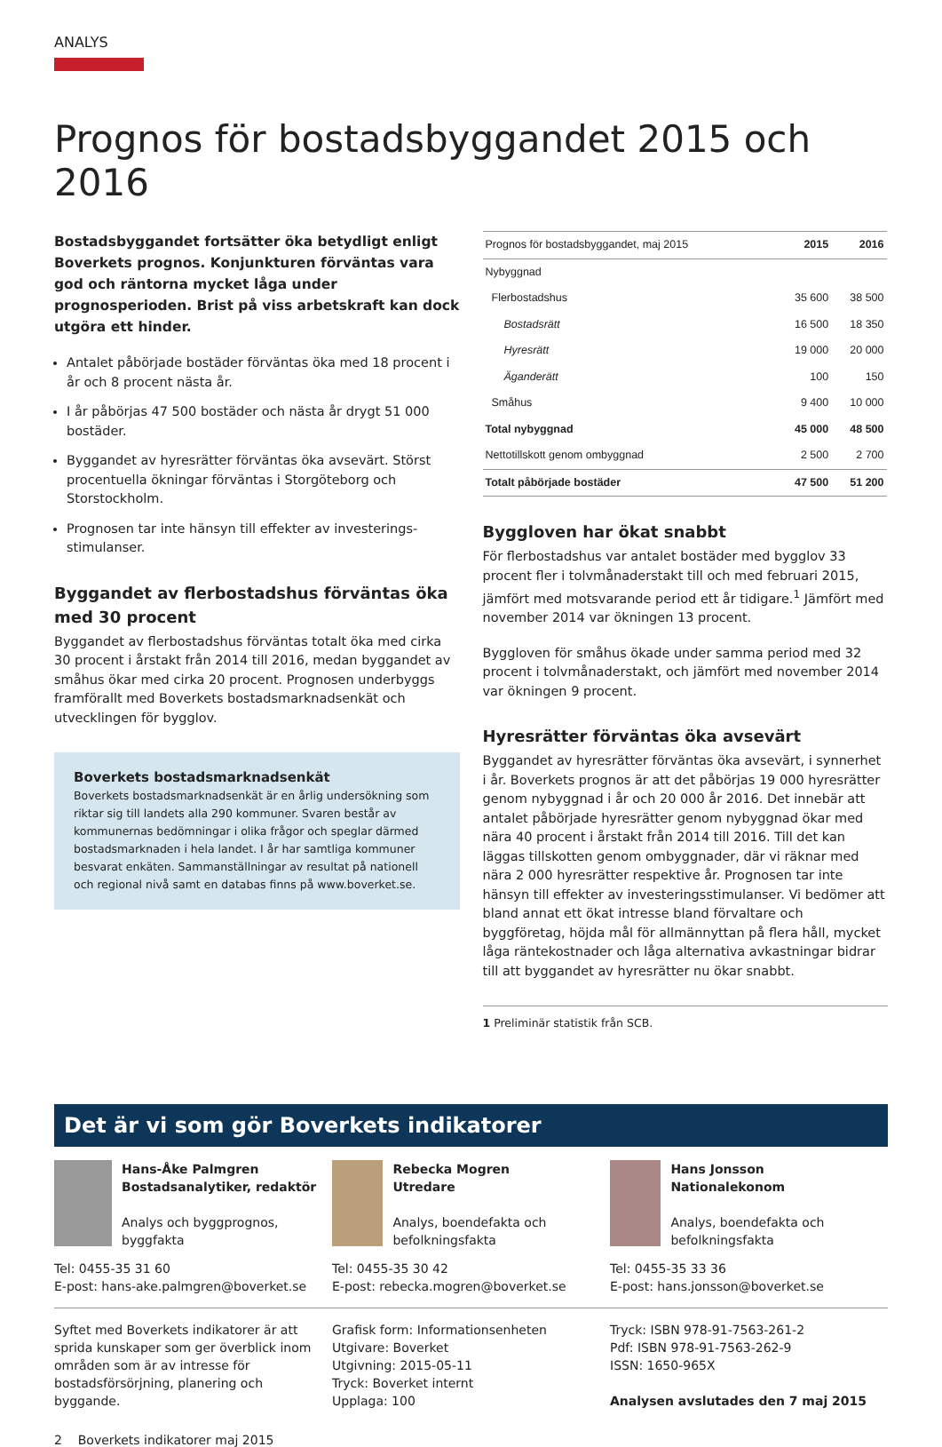ANALYS
Prognos för bostadsbyggandet 2015 och 2016
Bostadsbyggandet fortsätter öka betydligt enligt Boverkets prognos. Konjunkturen förväntas vara god och räntorna mycket låga under prognosperioden. Brist på viss arbetskraft kan dock utgöra ett hinder.
Antalet påbörjade bostäder förväntas öka med 18 procent i år och 8 procent nästa år.
I år påbörjas 47 500 bostäder och nästa år drygt 51 000 bostäder.
Byggandet av hyresrätter förväntas öka avsevärt. Störst procentuella ökningar förväntas i Storgöteborg och Storstockholm.
Prognosen tar inte hänsyn till effekter av investerings-stimulanser.
Byggandet av flerbostadshus förväntas öka med 30 procent
Byggandet av flerbostadshus förväntas totalt öka med cirka 30 procent i årstakt från 2014 till 2016, medan byggandet av småhus ökar med cirka 20 procent. Prognosen underbyggs framförallt med Boverkets bostadsmarknadsenkät och utvecklingen för bygglov.
Boverkets bostadsmarknadsenkät
Boverkets bostadsmarknadsenkät är en årlig undersökning som riktar sig till landets alla 290 kommuner. Svaren består av kommunernas bedömningar i olika frågor och speglar därmed bostadsmarknaden i hela landet. I år har samtliga kommuner besvarat enkäten. Sammanställningar av resultat på nationell och regional nivå samt en databas finns på www.boverket.se.
| Prognos för bostadsbyggandet, maj 2015 | 2015 | 2016 |
| --- | --- | --- |
| Nybyggnad | | |
| Flerbostadshus | 35 600 | 38 500 |
| Bostadsrätt | 16 500 | 18 350 |
| Hyresrätt | 19 000 | 20 000 |
| Äganderätt | 100 | 150 |
| Småhus | 9 400 | 10 000 |
| Total nybyggnad | 45 000 | 48 500 |
| Nettotillskott genom ombyggnad | 2 500 | 2 700 |
| Totalt påbörjade bostäder | 47 500 | 51 200 |
Byggloven har ökat snabbt
För flerbostadshus var antalet bostäder med bygglov 33 procent fler i tolvmånaderstakt till och med februari 2015, jämfört med motsvarande period ett år tidigare.<sup>1</sup> Jämfört med november 2014 var ökningen 13 procent.
Byggloven för småhus ökade under samma period med 32 procent i tolvmånaderstakt, och jämfört med november 2014 var ökningen 9 procent.
Hyresrätter förväntas öka avsevärt
Byggandet av hyresrätter förväntas öka avsevärt, i synnerhet i år. Boverkets prognos är att det påbörjas 19 000 hyresrätter genom nybyggnad i år och 20 000 år 2016. Det innebär att antalet påbörjade hyresrätter genom nybyggnad ökar med nära 40 procent i årstakt från 2014 till 2016. Till det kan läggas tillskotten genom ombyggnader, där vi räknar med nära 2 000 hyresrätter respektive år. Prognosen tar inte hänsyn till effekter av investeringsstimulanser. Vi bedömer att bland annat ett ökat intresse bland förvaltare och byggföretag, höjda mål för allmännyttan på flera håll, mycket låga räntekostnader och låga alternativa avkastningar bidrar till att byggandet av hyresrätter nu ökar snabbt.
1 Preliminär statistik från SCB.
Det är vi som gör Boverkets indikatorer
Hans-Åke Palmgren
Bostadsanalytiker, redaktör
Analys och byggprognos, byggfakta
Tel: 0455-35 31 60
E-post: hans-ake.palmgren@boverket.se
Rebecka Mogren
Utredare
Analys, boendefakta och befolkningsfakta
Tel: 0455-35 30 42
E-post: rebecka.mogren@boverket.se
Hans Jonsson
Nationalekonom
Analys, boendefakta och befolkningsfakta
Tel: 0455-35 33 36
E-post: hans.jonsson@boverket.se
Syftet med Boverkets indikatorer är att sprida kunskaper som ger överblick inom områden som är av intresse för bostadsförsörjning, planering och byggande.
Grafisk form: Informationsenheten
Utgivare: Boverket
Utgivning: 2015-05-11
Tryck: Boverket internt
Upplaga: 100
Tryck: ISBN 978-91-7563-261-2
Pdf: ISBN 978-91-7563-262-9
ISSN: 1650-965X
Analysen avslutades den 7 maj 2015
2 Boverkets indikatorer maj 2015